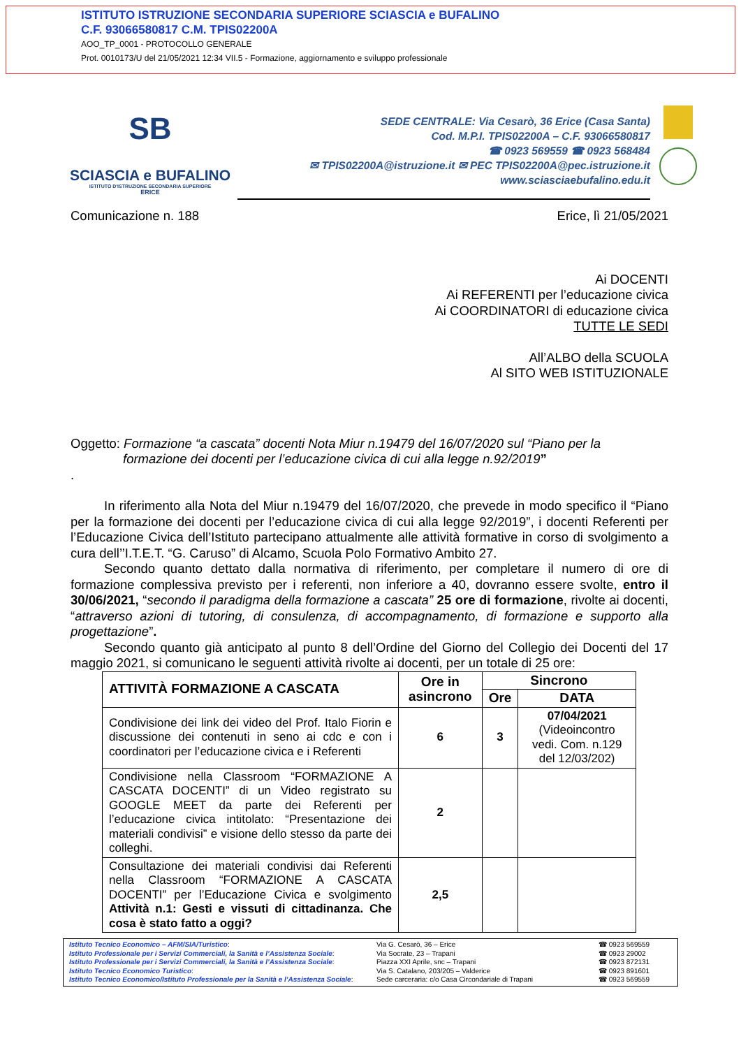ISTITUTO ISTRUZIONE SECONDARIA SUPERIORE SCIASCIA e BUFALINO
C.F. 93066580817 C.M. TPIS02200A
AOO_TP_0001 - PROTOCOLLO GENERALE
Prot. 0010173/U del 21/05/2021 12:34 VII.5 - Formazione, aggiornamento e sviluppo professionale
SB
SCIASCIA e BUFALINO
ISTITUTO D'ISTRUZIONE SECONDARIA SUPERIORE
ERICE
SEDE CENTRALE: Via Cesarò, 36 Erice (Casa Santa)
Cod. M.P.I. TPIS02200A – C.F. 93066580817
☎ 0923 569559 ☎ 0923 568484
✉ TPIS02200A@istruzione.it ✉ PEC TPIS02200A@pec.istruzione.it
www.sciasciaebufalino.edu.it
Comunicazione n. 188 Erice, lì 21/05/2021
Ai DOCENTI
Ai REFERENTI per l’educazione civica
Ai COORDINATORI di educazione civica
TUTTE LE SEDI
All’ALBO della SCUOLA
Al SITO WEB ISTITUZIONALE
Oggetto: Formazione “a cascata” docenti Nota Miur n.19479 del 16/07/2020 sul “Piano per la
formazione dei docenti per l’educazione civica di cui alla legge n.92/2019”
.
In riferimento alla Nota del Miur n.19479 del 16/07/2020, che prevede in modo specifico il “Piano per la formazione dei docenti per l’educazione civica di cui alla legge 92/2019”, i docenti Referenti per l’Educazione Civica dell’Istituto partecipano attualmente alle attività formative in corso di svolgimento a cura dell’’I.T.E.T. “G. Caruso” di Alcamo, Scuola Polo Formativo Ambito 27.
Secondo quanto dettato dalla normativa di riferimento, per completare il numero di ore di formazione complessiva previsto per i referenti, non inferiore a 40, dovranno essere svolte, entro il 30/06/2021, “secondo il paradigma della formazione a cascata” 25 ore di formazione, rivolte ai docenti, “attraverso azioni di tutoring, di consulenza, di accompagnamento, di formazione e supporto alla progettazione”.
Secondo quanto già anticipato al punto 8 dell’Ordine del Giorno del Collegio dei Docenti del 17 maggio 2021, si comunicano le seguenti attività rivolte ai docenti, per un totale di 25 ore:
| ATTIVITÀ FORMAZIONE A CASCATA | Ore in asincrono | Sincrono | |
| --- | --- | --- | --- |
| | | Ore | DATA |
| Condivisione dei link dei video del Prof. Italo Fiorin e discussione dei contenuti in seno ai cdc e con i coordinatori per l’educazione civica e i Referenti | 6 | 3 | 07/04/2021 (Videoincontro vedi. Com. n.129 del 12/03/202) |
| Condivisione nella Classroom “FORMAZIONE A CASCATA DOCENTI” di un Video registrato su GOOGLE MEET da parte dei Referenti per l’educazione civica intitolato: “Presentazione dei materiali condivisi” e visione dello stesso da parte dei colleghi. | 2 | | |
| Consultazione dei materiali condivisi dai Referenti nella Classroom “FORMAZIONE A CASCATA DOCENTI” per l’Educazione Civica e svolgimento Attività n.1: Gesti e vissuti di cittadinanza. Che cosa è stato fatto a oggi? | 2,5 | | |
Istituto Tecnico Economico – AFM/SIA/Turistico:
Istituto Professionale per i Servizi Commerciali, la Sanità e l’Assistenza Sociale:
Istituto Professionale per i Servizi Commerciali, la Sanità e l’Assistenza Sociale:
Istituto Tecnico Economico Turistico:
Istituto Tecnico Economico/Istituto Professionale per la Sanità e l’Assistenza Sociale:
Via G. Cesarò, 36 – Erice
Via Socrate, 23 – Trapani
Piazza XXI Aprile, snc – Trapani
Via S. Catalano, 203/205 – Valderice
Sede carceraria: c/o Casa Circondariale di Trapani
☎ 0923 569559
☎ 0923 29002
☎ 0923 872131
☎ 0923 891601
☎ 0923 569559